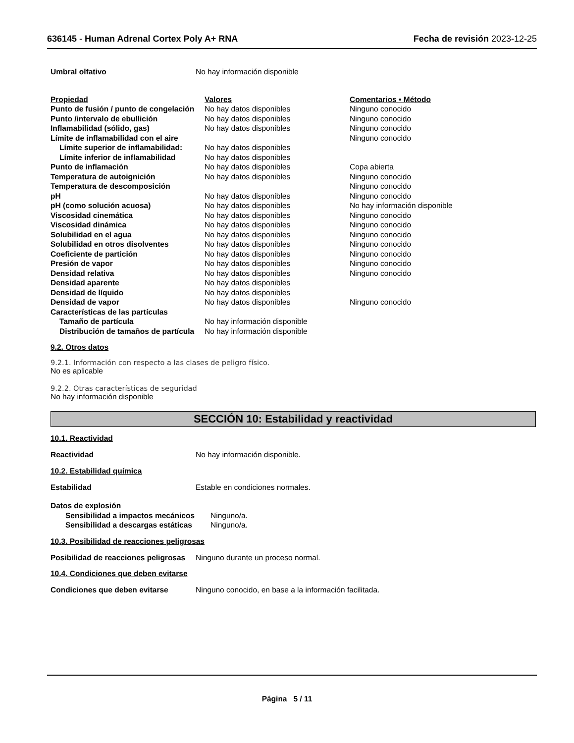636145 - Human Adrenal Cortex Poly A+ RNA Fecha de revisión 2023-12-25
| Umbral olfativo | No hay información disponible |
| Propiedad | Valores | Comentarios • Método |
| Punto de fusión / punto de congelación | No hay datos disponibles | Ninguno conocido |
| Punto /intervalo de ebullición | No hay datos disponibles | Ninguno conocido |
| Inflamabilidad (sólido, gas) | No hay datos disponibles | Ninguno conocido |
| Límite de inflamabilidad con el aire | | Ninguno conocido |
| Límite superior de inflamabilidad: | No hay datos disponibles | |
| Límite inferior de inflamabilidad | No hay datos disponibles | |
| Punto de inflamación | No hay datos disponibles | Copa abierta |
| Temperatura de autoignición | No hay datos disponibles | Ninguno conocido |
| Temperatura de descomposición | | Ninguno conocido |
| pH | No hay datos disponibles | Ninguno conocido |
| pH (como solución acuosa) | No hay datos disponibles | No hay información disponible |
| Viscosidad cinemática | No hay datos disponibles | Ninguno conocido |
| Viscosidad dinámica | No hay datos disponibles | Ninguno conocido |
| Solubilidad en el agua | No hay datos disponibles | Ninguno conocido |
| Solubilidad en otros disolventes | No hay datos disponibles | Ninguno conocido |
| Coeficiente de partición | No hay datos disponibles | Ninguno conocido |
| Presión de vapor | No hay datos disponibles | Ninguno conocido |
| Densidad relativa | No hay datos disponibles | Ninguno conocido |
| Densidad aparente | No hay datos disponibles | |
| Densidad de líquido | No hay datos disponibles | |
| Densidad de vapor | No hay datos disponibles | Ninguno conocido |
| Características de las partículas | | |
| Tamaño de partícula | No hay información disponible | |
| Distribución de tamaños de partícula | No hay información disponible | |
9.2. Otros datos
9.2.1. Información con respecto a las clases de peligro físico.
No es aplicable
9.2.2. Otras características de seguridad
No hay información disponible
SECCIÓN 10: Estabilidad y reactividad
10.1. Reactividad
| Reactividad | No hay información disponible. |
10.2. Estabilidad química
| Estabilidad | Estable en condiciones normales. |
| Datos de explosión | |
| Sensibilidad a impactos mecánicos | Ninguno/a. |
| Sensibilidad a descargas estáticas | Ninguno/a. |
10.3. Posibilidad de reacciones peligrosas
| Posibilidad de reacciones peligrosas | Ninguno durante un proceso normal. |
10.4. Condiciones que deben evitarse
| Condiciones que deben evitarse | Ninguno conocido, en base a la información facilitada. |
Página 5 / 11